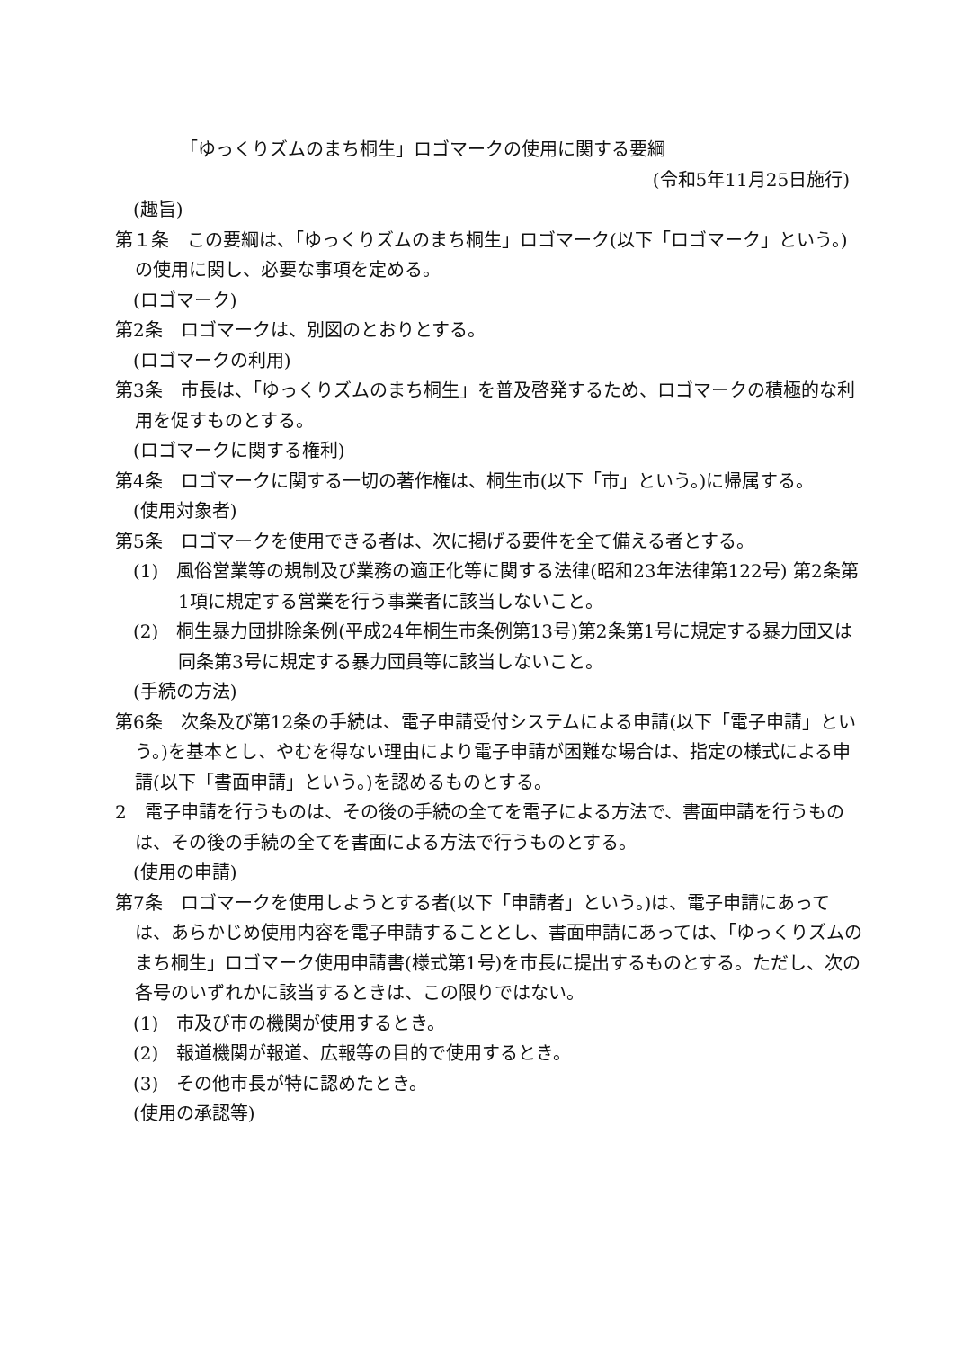「ゆっくりズムのまち桐生」ロゴマークの使用に関する要綱
(令和5年11月25日施行)
(趣旨)
第１条　この要綱は、「ゆっくりズムのまち桐生」ロゴマーク(以下「ロゴマーク」という。)の使用に関し、必要な事項を定める。
(ロゴマーク)
第2条　ロゴマークは、別図のとおりとする。
(ロゴマークの利用)
第3条　市長は、「ゆっくりズムのまち桐生」を普及啓発するため、ロゴマークの積極的な利用を促すものとする。
(ロゴマークに関する権利)
第4条　ロゴマークに関する一切の著作権は、桐生市(以下「市」という。)に帰属する。
(使用対象者)
第5条　ロゴマークを使用できる者は、次に掲げる要件を全て備える者とする。
(1)　風俗営業等の規制及び業務の適正化等に関する法律(昭和23年法律第122号) 第2条第1項に規定する営業を行う事業者に該当しないこと。
(2)　桐生暴力団排除条例(平成24年桐生市条例第13号)第2条第1号に規定する暴力団又は同条第3号に規定する暴力団員等に該当しないこと。
(手続の方法)
第6条　次条及び第12条の手続は、電子申請受付システムによる申請(以下「電子申請」という。)を基本とし、やむを得ない理由により電子申請が困難な場合は、指定の様式による申請(以下「書面申請」という。)を認めるものとする。
2　電子申請を行うものは、その後の手続の全てを電子による方法で、書面申請を行うものは、その後の手続の全てを書面による方法で行うものとする。
(使用の申請)
第7条　ロゴマークを使用しようとする者(以下「申請者」という。)は、電子申請にあっては、あらかじめ使用内容を電子申請することとし、書面申請にあっては、「ゆっくりズムのまち桐生」ロゴマーク使用申請書(様式第1号)を市長に提出するものとする。ただし、次の各号のいずれかに該当するときは、この限りではない。
(1)　市及び市の機関が使用するとき。
(2)　報道機関が報道、広報等の目的で使用するとき。
(3)　その他市長が特に認めたとき。
(使用の承認等)